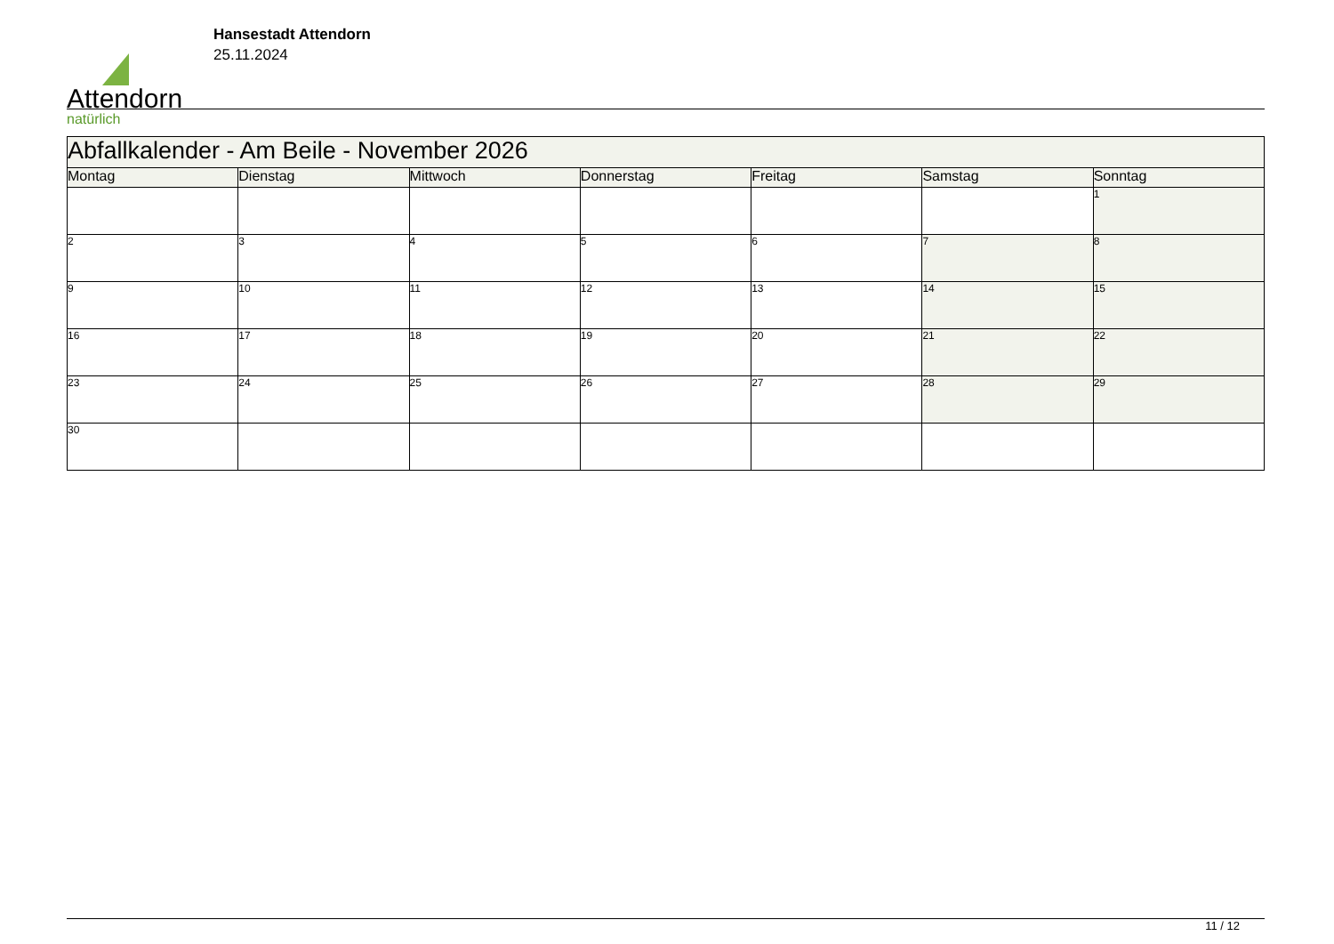Attendorn
natürlich
Hansestadt Attendorn
25.11.2024
| Abfallkalender - Am Beile - November 2026 | | | | | | |
| --- | --- | --- | --- | --- | --- | --- |
| Montag | Dienstag | Mittwoch | Donnerstag | Freitag | Samstag | Sonntag |
| | | | | | | 1 |
| 2 | 3 | 4 | 5 | 6 | 7 | 8 |
| 9 | 10 | 11 | 12 | 13 | 14 | 15 |
| 16 | 17 | 18 | 19 | 20 | 21 | 22 |
| 23 | 24 | 25 | 26 | 27 | 28 | 29 |
| 30 | | | | | | |
11 / 12